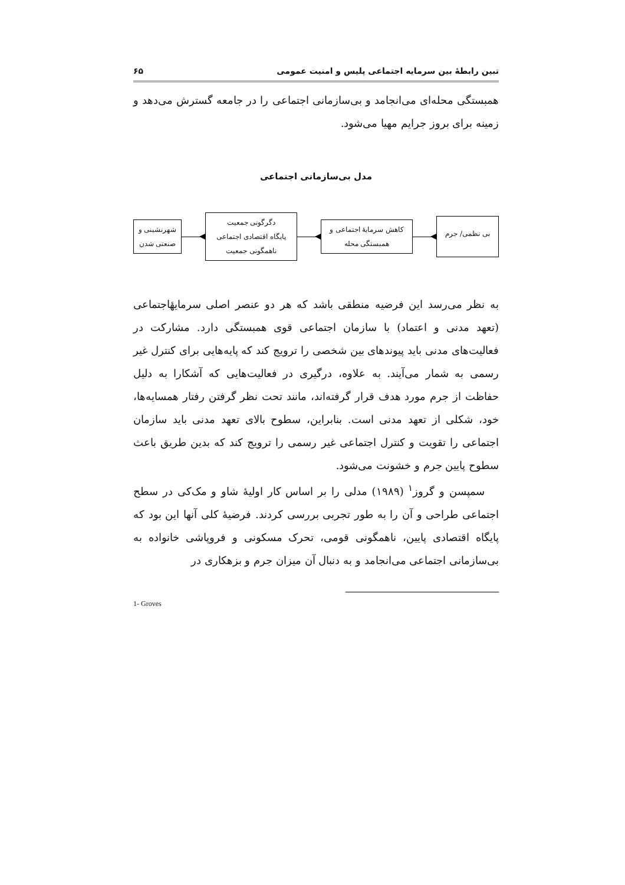تبین رابطهٔ بین سرمایه اجتماعی پلیس و امنیت عمومی ۶۵
همبستگی محله‌ای می‌انجامد و بی‌سازمانی اجتماعی را در جامعه گسترش می‌دهد و زمینه برای بروز جرایم مهیا می‌شود.
مدل بی‌سازمانی اجتماعی
بی نظمی/ جرم
کاهش سرمایهٔ اجتماعی و
همبستگی محله
دگرگونی جمعیت
پایگاه اقتصادی اجتماعی
ناهمگونی جمعیت
شهرنشینی و
صنعتی شدن
به نظر می‌رسد این فرضیه منطقی باشد که هر دو عنصر اصلی سرمایهٔاجتماعی (تعهد مدنی و اعتماد) با سازمان اجتماعی قوی همبستگی دارد. مشارکت در فعالیت‌های مدنی باید پیوندهای بین شخصی را ترویج کند که پایه‌هایی برای کنترل غیر رسمی به شمار می‌آیند. به علاوه، درگیری در فعالیت‌هایی که آشکارا به دلیل حفاظت از جرم مورد هدف قرار گرفته‌اند، مانند تحت نظر گرفتن رفتار همسایه‌ها، خود، شکلی از تعهد مدنی است. بنابراین، سطوح بالای تعهد مدنی باید سازمان اجتماعی را تقویت و کنترل اجتماعی غیر رسمی را ترویج کند که بدین طریق باعث سطوح پایین جرم و خشونت می‌شود.
سمپسن و گروز<sup>۱</sup> (۱۹۸۹) مدلی را بر اساس کار اولیهٔ شاو و مک‌کی در سطح اجتماعی طراحی و آن را به طور تجربی بررسی کردند. فرضیهٔ کلی آنها این بود که پایگاه اقتصادی پایین، ناهمگونی قومی، تحرک مسکونی و فروپاشی خانواده به بی‌سازمانی اجتماعی می‌انجامد و به دنبال آن میزان جرم و بزهکاری در
1- Groves